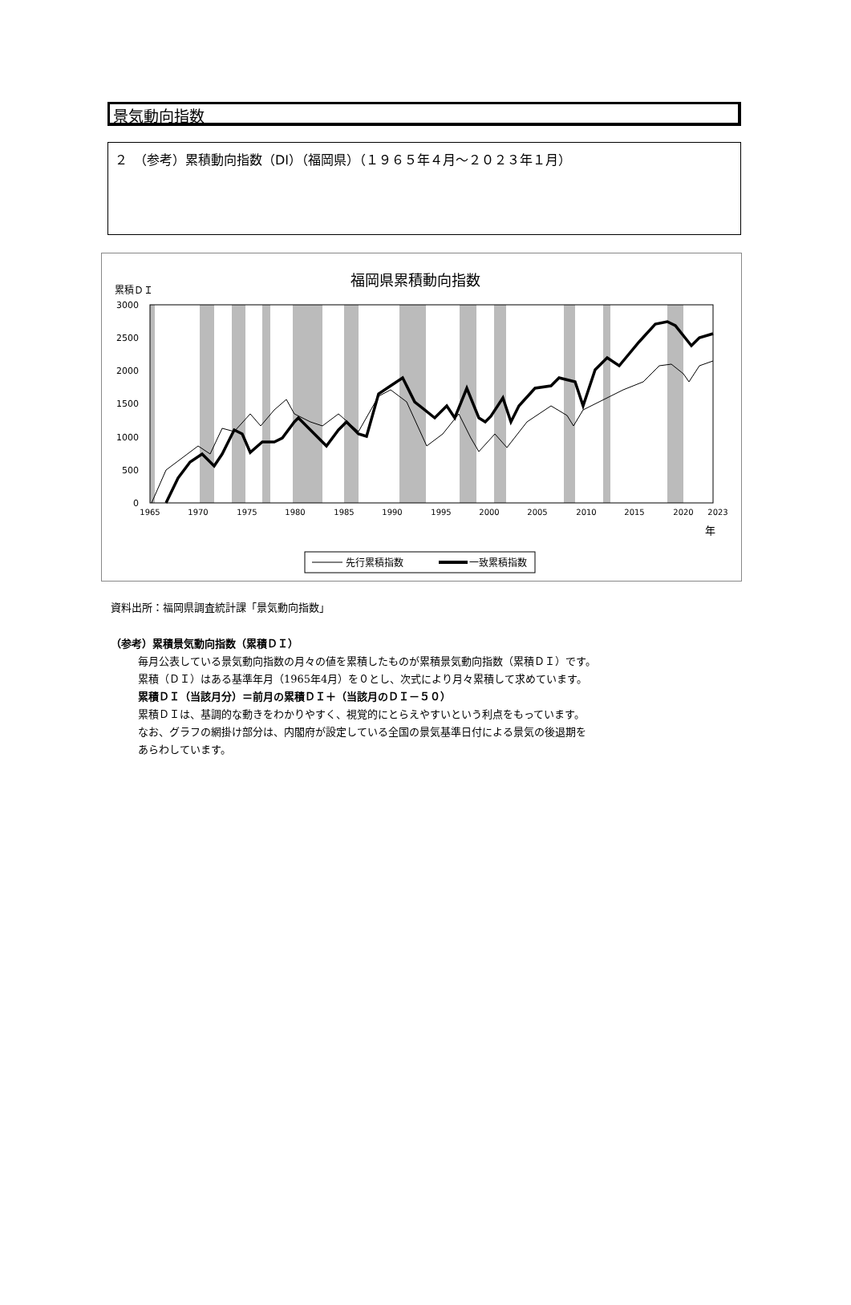景気動向指数
２　（参考）累積動向指数（DI）（福岡県）（１９６５年４月～２０２３年１月）
福岡県累積動向指数
累積ＤＩ
3000
2500
2000
1500
1000
500
0
1965
1970
1975
1980
1985
1990
1995
2000
2005
2010
2015
2020
2023
年
先行累積指数
一致累積指数
資料出所：福岡県調査統計課「景気動向指数」
（参考）累積景気動向指数（累積ＤＩ）
毎月公表している景気動向指数の月々の値を累積したものが累積景気動向指数（累積ＤＩ）です。
累積（ＤＩ）はある基準年月（1965年4月）を０とし、次式により月々累積して求めています。
累積ＤＩ（当該月分）＝前月の累積ＤＩ＋（当該月のＤＩ－５０）
累積ＤＩは、基調的な動きをわかりやすく、視覚的にとらえやすいという利点をもっています。
なお、グラフの網掛け部分は、内閣府が設定している全国の景気基準日付による景気の後退期を
あらわしています。